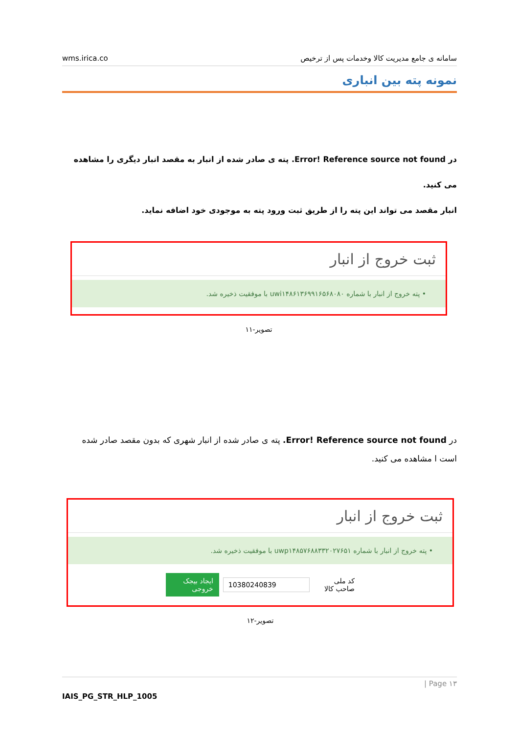wms.irica.co سامانه ی جامع مدیریت کالا وخدمات پس از ترخیص
نمونه پته بین انباری
در Error! Reference source not found. پته ی صادر شده از انبار به مقصد انبار دیگری را مشاهده می کنید.
انبار مقصد می تواند این پته را از طریق ثبت ورود پته به موجودی خود اضافه نماید.
ثبت خروج از انبار
• پته خروج از انبار با شماره uwi۱۴۸۶۱۳۶۹۹۱۶۵۶۸۰۸۰ با موفقیت ذخیره شد.
تصویر-۱۱
در Error! Reference source not found. پته ی صادر شده از انبار شهری که بدون مقصد صادر شده است ا مشاهده می کنید.
ثبت خروج از انبار
• پته خروج از انبار با شماره uwp۱۴۸۵۷۶۸۸۳۳۲۰۲۷۶۵۱ با موفقیت ذخیره شد.
کد ملی صاحب کالا 10380240839 ایجاد بیجک خروجی
تصویر-۱۲
| Page ۱۳
IAIS_PG_STR_HLP_1005